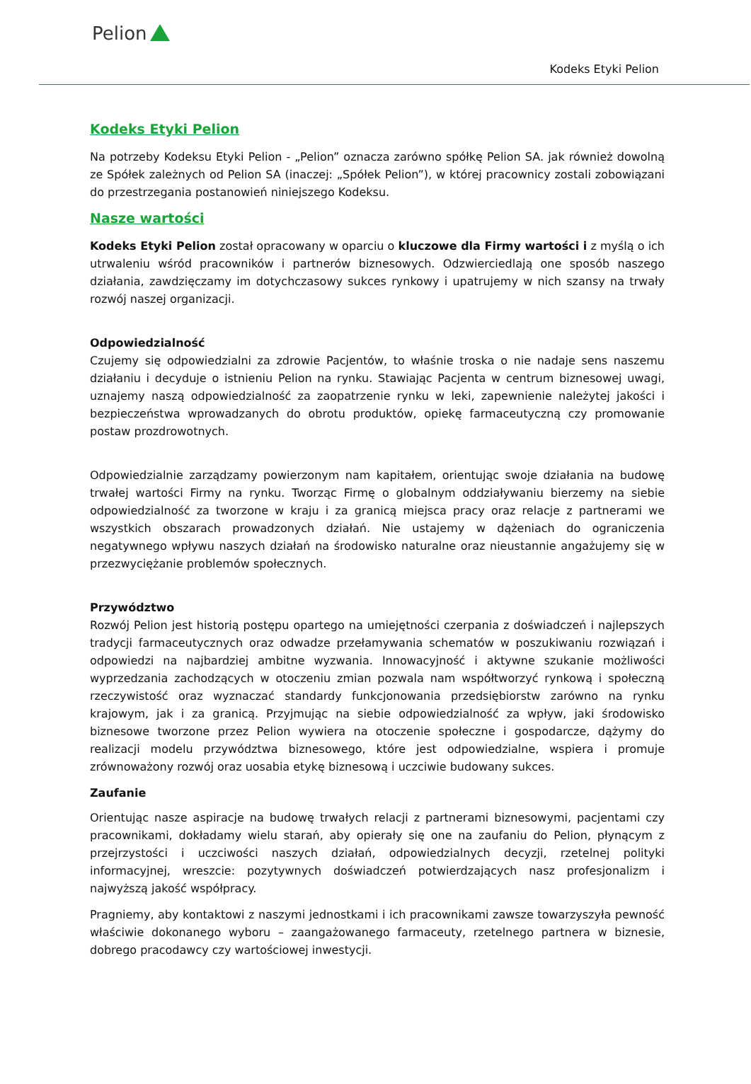Pelion
Kodeks Etyki Pelion
Kodeks Etyki Pelion
Na potrzeby Kodeksu Etyki Pelion - „Pelion” oznacza zarówno spółkę Pelion SA. jak również dowolną ze Spółek zależnych od Pelion SA (inaczej: „Spółek Pelion”), w której pracownicy zostali zobowiązani do przestrzegania postanowień niniejszego Kodeksu.
Nasze wartości
Kodeks Etyki Pelion został opracowany w oparciu o kluczowe dla Firmy wartości i z myślą o ich utrwaleniu wśród pracowników i partnerów biznesowych. Odzwierciedlają one sposób naszego działania, zawdzięczamy im dotychczasowy sukces rynkowy i upatrujemy w nich szansy na trwały rozwój naszej organizacji.
Odpowiedzialność
Czujemy się odpowiedzialni za zdrowie Pacjentów, to właśnie troska o nie nadaje sens naszemu działaniu i decyduje o istnieniu Pelion na rynku. Stawiając Pacjenta w centrum biznesowej uwagi, uznajemy naszą odpowiedzialność za zaopatrzenie rynku w leki, zapewnienie należytej jakości i bezpieczeństwa wprowadzanych do obrotu produktów, opiekę farmaceutyczną czy promowanie postaw prozdrowotnych.
Odpowiedzialnie zarządzamy powierzonym nam kapitałem, orientując swoje działania na budowę trwałej wartości Firmy na rynku. Tworząc Firmę o globalnym oddziaływaniu bierzemy na siebie odpowiedzialność za tworzone w kraju i za granicą miejsca pracy oraz relacje z partnerami we wszystkich obszarach prowadzonych działań. Nie ustajemy w dążeniach do ograniczenia negatywnego wpływu naszych działań na środowisko naturalne oraz nieustannie angażujemy się w przezwyciężanie problemów społecznych.
Przywództwo
Rozwój Pelion jest historią postępu opartego na umiejętności czerpania z doświadczeń i najlepszych tradycji farmaceutycznych oraz odwadze przełamywania schematów w poszukiwaniu rozwiązań i odpowiedzi na najbardziej ambitne wyzwania. Innowacyjność i aktywne szukanie możliwości wyprzedzania zachodzących w otoczeniu zmian pozwala nam współtworzyć rynkową i społeczną rzeczywistość oraz wyznaczać standardy funkcjonowania przedsiębiorstw zarówno na rynku krajowym, jak i za granicą. Przyjmując na siebie odpowiedzialność za wpływ, jaki środowisko biznesowe tworzone przez Pelion wywiera na otoczenie społeczne i gospodarcze, dążymy do realizacji modelu przywództwa biznesowego, które jest odpowiedzialne, wspiera i promuje zrównoważony rozwój oraz uosabia etykę biznesową i uczciwie budowany sukces.
Zaufanie
Orientując nasze aspiracje na budowę trwałych relacji z partnerami biznesowymi, pacjentami czy pracownikami, dokładamy wielu starań, aby opierały się one na zaufaniu do Pelion, płynącym z przejrzystości i uczciwości naszych działań, odpowiedzialnych decyzji, rzetelnej polityki informacyjnej, wreszcie: pozytywnych doświadczeń potwierdzających nasz profesjonalizm i najwyższą jakość współpracy.
Pragniemy, aby kontaktowi z naszymi jednostkami i ich pracownikami zawsze towarzyszyła pewność właściwie dokonanego wyboru – zaangażowanego farmaceuty, rzetelnego partnera w biznesie, dobrego pracodawcy czy wartościowej inwestycji.